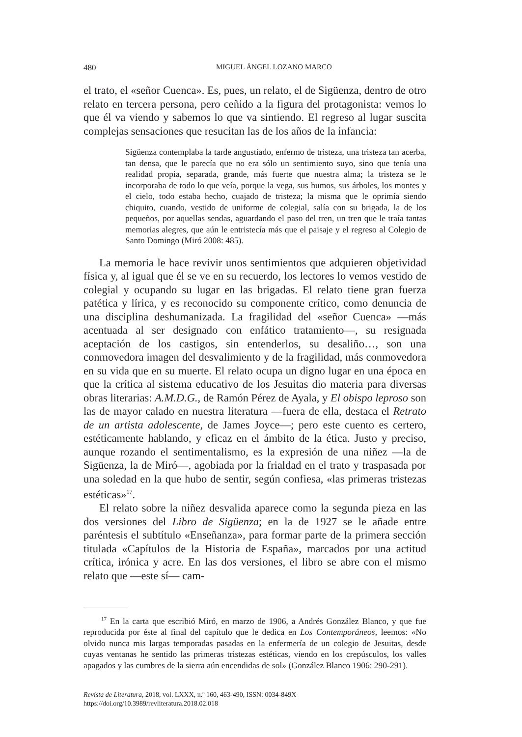480 MIGUEL ÁNGEL LOZANO MARCO
el trato, el «señor Cuenca». Es, pues, un relato, el de Sigüenza, dentro de otro relato en tercera persona, pero ceñido a la figura del protagonista: vemos lo que él va viendo y sabemos lo que va sintiendo. El regreso al lugar suscita complejas sensaciones que resucitan las de los años de la infancia:
Sigüenza contemplaba la tarde angustiado, enfermo de tristeza, una tristeza tan acerba, tan densa, que le parecía que no era sólo un sentimiento suyo, sino que tenía una realidad propia, separada, grande, más fuerte que nuestra alma; la tristeza se le incorporaba de todo lo que veía, porque la vega, sus humos, sus árboles, los montes y el cielo, todo estaba hecho, cuajado de tristeza; la misma que le oprimía siendo chiquito, cuando, vestido de uniforme de colegial, salía con su brigada, la de los pequeños, por aquellas sendas, aguardando el paso del tren, un tren que le traía tantas memorias alegres, que aún le entristecía más que el paisaje y el regreso al Colegio de Santo Domingo (Miró 2008: 485).
La memoria le hace revivir unos sentimientos que adquieren objetividad física y, al igual que él se ve en su recuerdo, los lectores lo vemos vestido de colegial y ocupando su lugar en las brigadas. El relato tiene gran fuerza patética y lírica, y es reconocido su componente crítico, como denuncia de una disciplina deshumanizada. La fragilidad del «señor Cuenca» —más acentuada al ser designado con enfático tratamiento—, su resignada aceptación de los castigos, sin entenderlos, su desaliño…, son una conmovedora imagen del desvalimiento y de la fragilidad, más conmovedora en su vida que en su muerte. El relato ocupa un digno lugar en una época en que la crítica al sistema educativo de los Jesuitas dio materia para diversas obras literarias: A.M.D.G., de Ramón Pérez de Ayala, y El obispo leproso son las de mayor calado en nuestra literatura —fuera de ella, destaca el Retrato de un artista adolescente, de James Joyce—; pero este cuento es certero, estéticamente hablando, y eficaz en el ámbito de la ética. Justo y preciso, aunque rozando el sentimentalismo, es la expresión de una niñez —la de Sigüenza, la de Miró—, agobiada por la frialdad en el trato y traspasada por una soledad en la que hubo de sentir, según confiesa, «las primeras tristezas estéticas»<sup>17</sup>.
El relato sobre la niñez desvalida aparece como la segunda pieza en las dos versiones del Libro de Sigüenza; en la de 1927 se le añade entre paréntesis el subtítulo «Enseñanza», para formar parte de la primera sección titulada «Capítulos de la Historia de España», marcados por una actitud crítica, irónica y acre. En las dos versiones, el libro se abre con el mismo relato que —este sí— cam-
<sup>17</sup> En la carta que escribió Miró, en marzo de 1906, a Andrés González Blanco, y que fue reproducida por éste al final del capítulo que le dedica en Los Contemporáneos, leemos: «No olvido nunca mis largas temporadas pasadas en la enfermería de un colegio de Jesuitas, desde cuyas ventanas he sentido las primeras tristezas estéticas, viendo en los crepúsculos, los valles apagados y las cumbres de la sierra aún encendidas de sol» (González Blanco 1906: 290-291).
Revista de Literatura, 2018, vol. LXXX, n.º 160, 463-490, ISSN: 0034-849X
https://doi.org/10.3989/revliteratura.2018.02.018